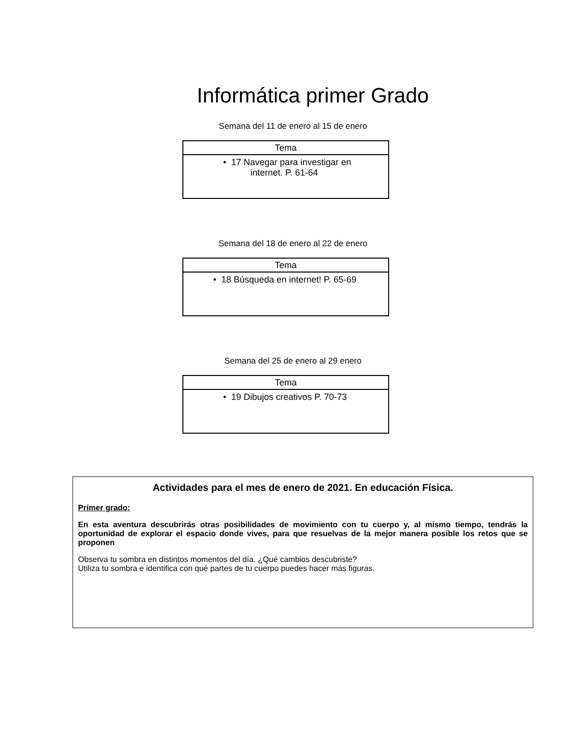Informática primer Grado
Semana del 11 de enero al 15 de enero
| Tema |
| --- |
| • 17 Navegar para investigar en internet. P. 61-64 |
Semana del 18 de enero al 22 de enero
| Tema |
| --- |
| • 18 Búsqueda en internet! P. 65-69 |
Semana del 25 de enero al 29 enero
| Tema |
| --- |
| • 19 Dibujos creativos P. 70-73 |
Actividades para el mes de enero de 2021. En educación Física.
Primer grado:
En esta aventura descubrirás otras posibilidades de movimiento con tu cuerpo y, al mismo tiempo, tendrás la oportunidad de explorar el espacio donde vives, para que resuelvas de la mejor manera posible los retos que se proponen
Observa tu sombra en distintos momentos del día. ¿Qué cambios descubriste?
Utiliza tu sombra e identifica con qué partes de tu cuerpo puedes hacer más figuras.